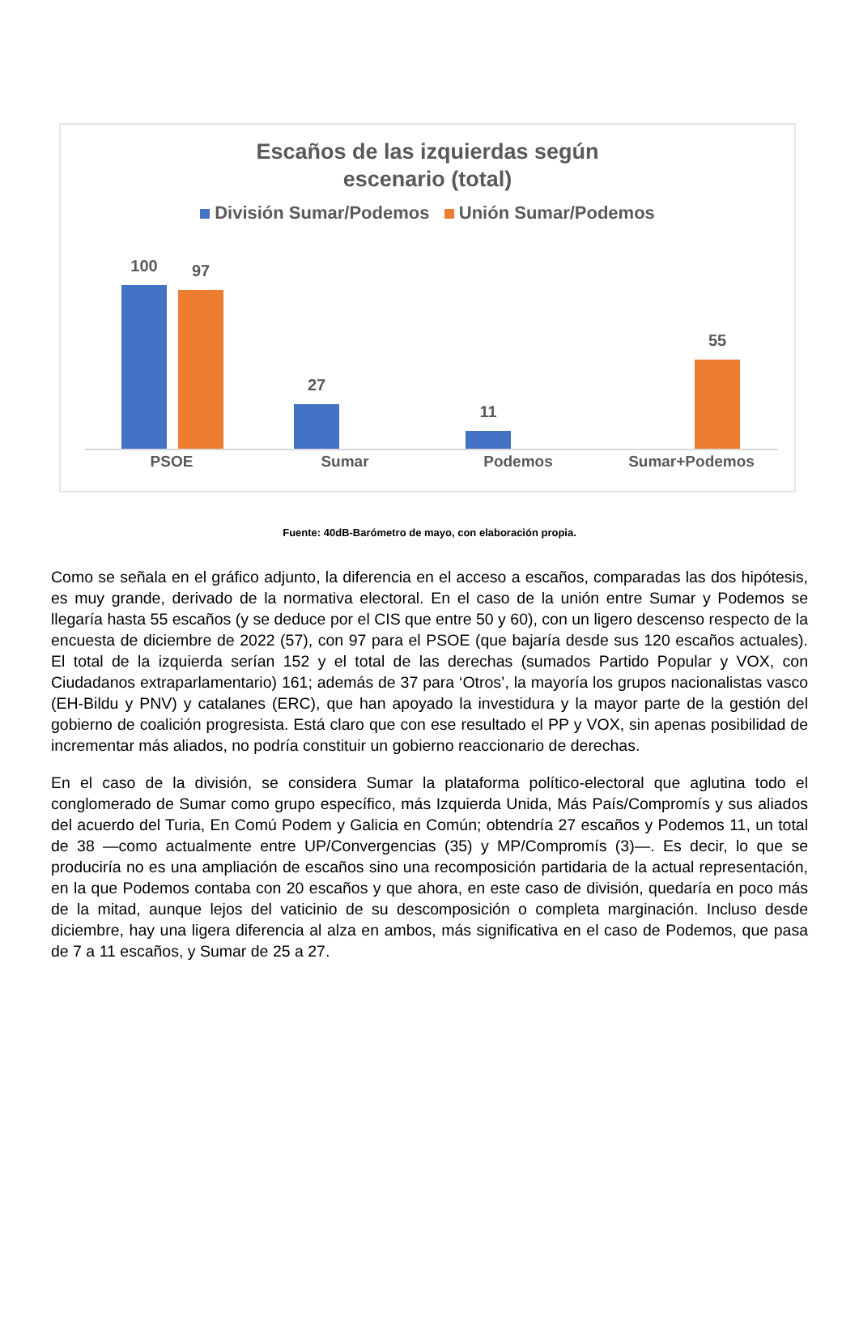Escaños de las izquierdas según
escenario (total)
División Sumar/Podemos Unión Sumar/Podemos
100
97
27 11 55
PSOE Sumar Podemos Sumar+Podemos
Fuente: 40dB-Barómetro de mayo, con elaboración propia.
Como se señala en el gráfico adjunto, la diferencia en el acceso a escaños, comparadas las dos hipótesis, es muy grande, derivado de la normativa electoral. En el caso de la unión entre Sumar y Podemos se llegaría hasta 55 escaños (y se deduce por el CIS que entre 50 y 60), con un ligero descenso respecto de la encuesta de diciembre de 2022 (57), con 97 para el PSOE (que bajaría desde sus 120 escaños actuales). El total de la izquierda serían 152 y el total de las derechas (sumados Partido Popular y VOX, con Ciudadanos extraparlamentario) 161; además de 37 para ‘Otros’, la mayoría los grupos nacionalistas vasco (EH-Bildu y PNV) y catalanes (ERC), que han apoyado la investidura y la mayor parte de la gestión del gobierno de coalición progresista. Está claro que con ese resultado el PP y VOX, sin apenas posibilidad de incrementar más aliados, no podría constituir un gobierno reaccionario de derechas.
En el caso de la división, se considera Sumar la plataforma político-electoral que aglutina todo el conglomerado de Sumar como grupo específico, más Izquierda Unida, Más País/Compromís y sus aliados del acuerdo del Turia, En Comú Podem y Galicia en Común; obtendría 27 escaños y Podemos 11, un total de 38 —como actualmente entre UP/Convergencias (35) y MP/Compromís (3)—. Es decir, lo que se produciría no es una ampliación de escaños sino una recomposición partidaria de la actual representación, en la que Podemos contaba con 20 escaños y que ahora, en este caso de división, quedaría en poco más de la mitad, aunque lejos del vaticinio de su descomposición o completa marginación. Incluso desde diciembre, hay una ligera diferencia al alza en ambos, más significativa en el caso de Podemos, que pasa de 7 a 11 escaños, y Sumar de 25 a 27.